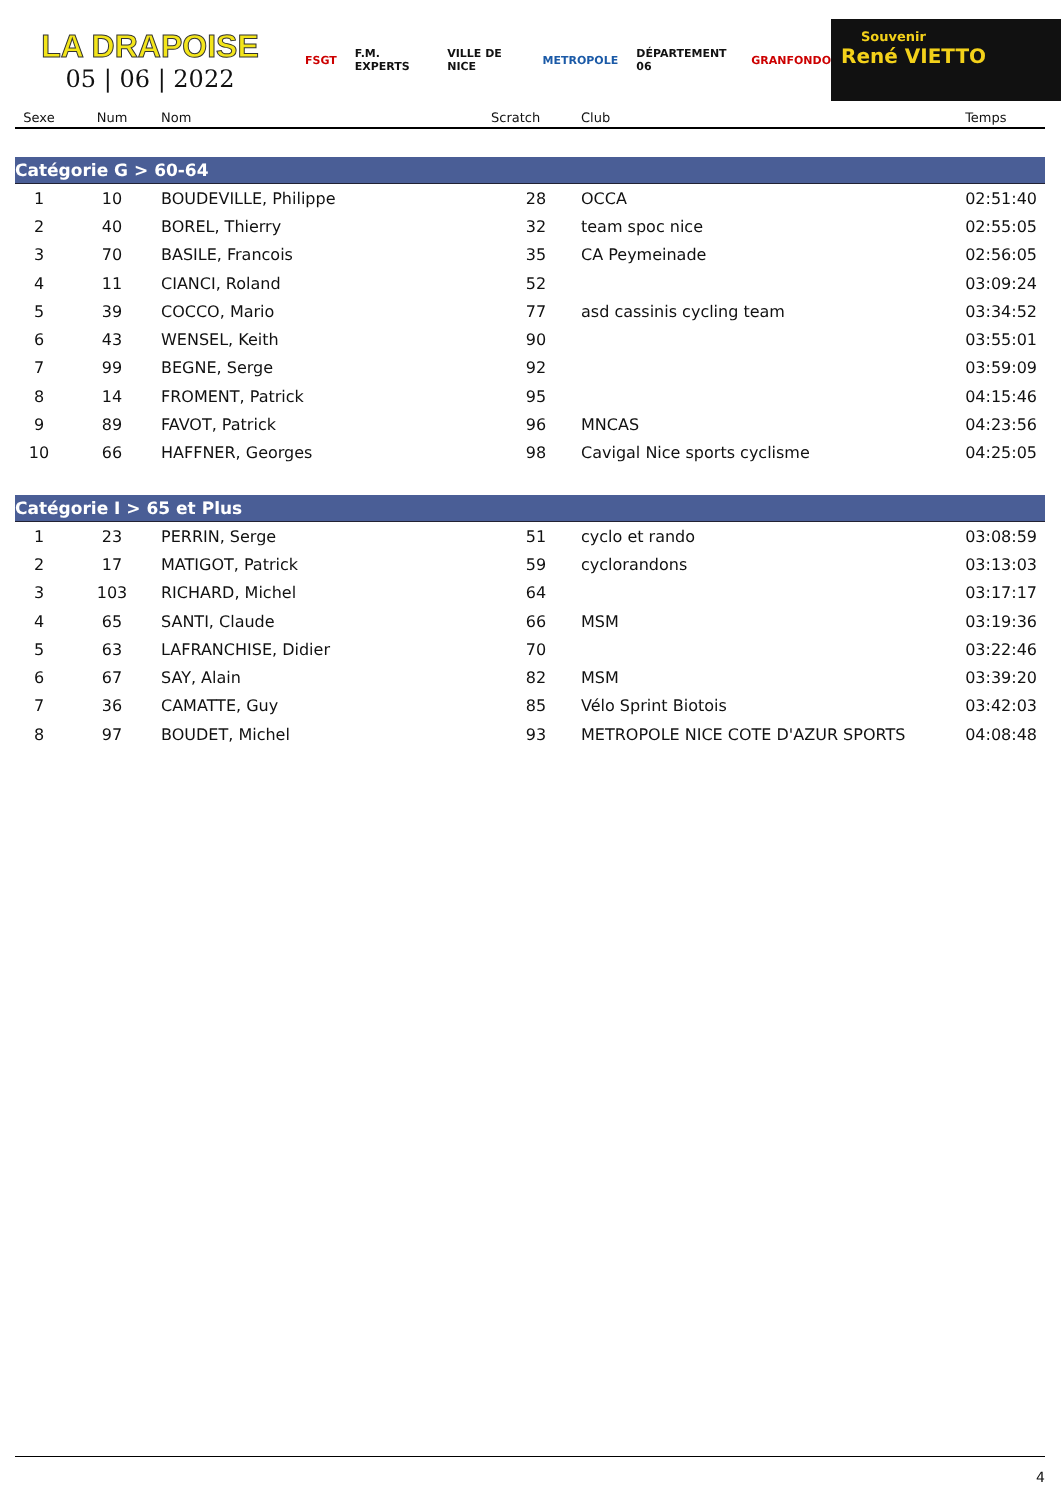LA DRAPOISE
05 | 06 | 2022
FSGT F.M. EXPERTS VILLE DE NICE METROPOLE DÉPARTEMENT 06 GRANFONDO
Souvenir
René VIETTO
| Sexe | Num | Nom | Scratch | Club | Temps |
| --- | --- | --- | --- | --- | --- |
| Catégorie G > 60-64 | | | | | |
| 1 | 10 | BOUDEVILLE, Philippe | 28 | OCCA | 02:51:40 |
| 2 | 40 | BOREL, Thierry | 32 | team spoc nice | 02:55:05 |
| 3 | 70 | BASILE, Francois | 35 | CA Peymeinade | 02:56:05 |
| 4 | 11 | CIANCI, Roland | 52 | | 03:09:24 |
| 5 | 39 | COCCO, Mario | 77 | asd cassinis cycling team | 03:34:52 |
| 6 | 43 | WENSEL, Keith | 90 | | 03:55:01 |
| 7 | 99 | BEGNE, Serge | 92 | | 03:59:09 |
| 8 | 14 | FROMENT, Patrick | 95 | | 04:15:46 |
| 9 | 89 | FAVOT, Patrick | 96 | MNCAS | 04:23:56 |
| 10 | 66 | HAFFNER, Georges | 98 | Cavigal Nice sports cyclisme | 04:25:05 |
| Catégorie I > 65 et Plus | | | | | |
| 1 | 23 | PERRIN, Serge | 51 | cyclo et rando | 03:08:59 |
| 2 | 17 | MATIGOT, Patrick | 59 | cyclorandons | 03:13:03 |
| 3 | 103 | RICHARD, Michel | 64 | | 03:17:17 |
| 4 | 65 | SANTI, Claude | 66 | MSM | 03:19:36 |
| 5 | 63 | LAFRANCHISE, Didier | 70 | | 03:22:46 |
| 6 | 67 | SAY, Alain | 82 | MSM | 03:39:20 |
| 7 | 36 | CAMATTE, Guy | 85 | Vélo Sprint Biotois | 03:42:03 |
| 8 | 97 | BOUDET, Michel | 93 | METROPOLE NICE COTE D'AZUR SPORTS | 04:08:48 |
4